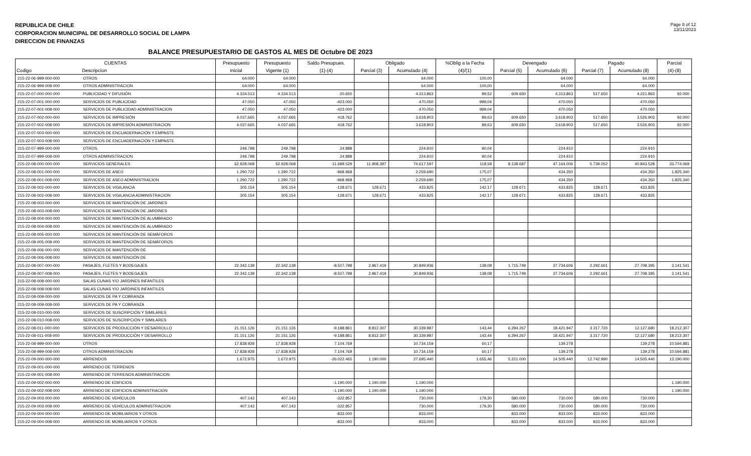REPUBLICA DE CHILE
CORPORACION MUNICIPAL DE DESARROLLO SOCIAL DE LAMPA
DIRECCION DE FINANZAS
Page 8 of 12
13/11/2023
BALANCE PRESUPUESTARIO DE GASTOS AL MES DE Octubre DE 2023
| CUENTAS | | Presupuesto | Presupuesto | Saldo Presupues. | Obligado | | %Oblig a la Fecha | Devengado | | Pagado | | Parcial |
| --- | --- | --- | --- | --- | --- | --- | --- | --- | --- | --- | --- | --- |
| Codigo | Descripcion | Inicial | Vigente (1) | (1)-(4) | Parcial (3) | Acumulado (4) | (4)/(1) | Parcial (5) | Acumulado (6) | Parcial (7) | Acumulado (8) | (4)-(8) |
| 215-22-06-999-000-000 | OTROS | 64.000 | 64.000 | | | 64.000 | 100,00 | | 64.000 | | 64.000 | |
| 215-22-06-999-008-000 | OTROS ADMINISTRACION | 64.000 | 64.000 | | | 64.000 | 100,00 | | 64.000 | | 64.000 | |
| 215-22-07-000-000-000 | PUBLICIDAD Y DIFUSIÓN | 4.334.513 | 4.334.513 | 20.650 | | 4.313.863 | 99,52 | 609.650 | 4.313.863 | 517.650 | 4.221.863 | 92.000 |
| 215-22-07-001-000-000 | SERVICIOS DE PUBLICIDAD | 47.050 | 47.050 | -423.000 | | 470.050 | 999,04 | | 470.050 | | 470.050 | |
| 215-22-07-001-008-000 | SERVICIOS DE PUBLICIDAD ADMINISTRACION | 47.050 | 47.050 | -423.000 | | 470.050 | 999,04 | | 470.050 | | 470.050 | |
| 215-22-07-002-000-000 | SERVICIOS DE IMPRESIÓN | 4.037.665 | 4.037.665 | 418.762 | | 3.618.903 | 89,63 | 609.650 | 3.618.903 | 517.650 | 3.526.903 | 92.000 |
| 215-22-07-002-008-000 | SERVICIOS DE IMPRESIÓN ADMINISTRACION | 4.037.665 | 4.037.665 | 418.762 | | 3.618.903 | 89,63 | 609.650 | 3.618.903 | 517.650 | 3.526.903 | 92.000 |
| 215-22-07-003-000-000 | SERVICIOS DE ENCUADERNACIÓN Y EMPASTE | | | | | | | | | | | |
| 215-22-07-003-008-000 | SERVICIOS DE ENCUADERNACIÓN Y EMPASTE | | | | | | | | | | | |
| 215-22-07-999-000-000 | OTROS | 249.798 | 249.798 | 24.888 | | 224.910 | 90,04 | | 224.910 | | 224.910 | |
| 215-22-07-999-008-000 | OTROS ADMINISTRACION | 249.798 | 249.798 | 24.888 | | 224.910 | 90,04 | | 224.910 | | 224.910 | |
| 215-22-08-000-000-000 | SERVICIOS GENERALES | 62.928.068 | 62.928.068 | -11.689.529 | 11.908.397 | 74.617.597 | 118,58 | 8.138.687 | 47.164.006 | 5.739.052 | 40.843.528 | 33.774.069 |
| 215-22-08-001-000-000 | SERVICIOS DE ASEO | 1.290.722 | 1.290.722 | -968.968 | | 2.259.690 | 175,07 | | 434.350 | | 434.350 | 1.825.340 |
| 215-22-08-001-008-000 | SERVICIOS DE ASEO ADMINISTRACION | 1.290.722 | 1.290.722 | -968.968 | | 2.259.690 | 175,07 | | 434.350 | | 434.350 | 1.825.340 |
| 215-22-08-002-000-000 | SERVICIOS DE VIGILANCIA | 305.154 | 305.154 | -128.671 | 128.671 | 433.825 | 142,17 | 128.671 | 433.825 | 128.671 | 433.825 | |
| 215-22-08-002-008-000 | SERVICIOS DE VIGILANCIA ADMINISTRACION | 305.154 | 305.154 | -128.671 | 128.671 | 433.825 | 142,17 | 128.671 | 433.825 | 128.671 | 433.825 | |
| 215-22-08-003-000-000 | SERVICIOS DE MANTENCIÓN DE JARDINES | | | | | | | | | | | |
| 215-22-08-003-008-000 | SERVICIOS DE MANTENCIÓN DE JARDINES | | | | | | | | | | | |
| 215-22-08-004-000-000 | SERVICIOS DE MANTENCIÓN DE ALUMBRADO | | | | | | | | | | | |
| 215-22-08-004-008-000 | SERVICIOS DE MANTENCIÓN DE ALUMBRADO | | | | | | | | | | | |
| 215-22-08-005-000-000 | SERVICIOS DE MANTENCIÓN DE SEMÁFOROS | | | | | | | | | | | |
| 215-22-08-005-008-000 | SERVICIOS DE MANTENCIÓN DE SEMÁFOROS | | | | | | | | | | | |
| 215-22-08-006-000-000 | SERVICIOS DE MANTENCIÓN DE | | | | | | | | | | | |
| 215-22-08-006-008-000 | SERVICIOS DE MANTENCIÓN DE | | | | | | | | | | | |
| 215-22-08-007-000-000 | PASAJES, FLETES Y BODEGAJES | 22.342.138 | 22.342.138 | -8.507.798 | 2.967.419 | 30.849.936 | 138,08 | 1.715.749 | 27.734.606 | 2.292.661 | 27.708.395 | 3.141.541 |
| 215-22-08-007-008-000 | PASAJES, FLETES Y BODEGAJES | 22.342.138 | 22.342.138 | -8.507.798 | 2.967.419 | 30.849.936 | 138,08 | 1.715.749 | 27.734.606 | 2.292.661 | 27.708.395 | 3.141.541 |
| 215-22-08-008-000-000 | SALAS CUNAS Y/O JARDINES INFANTILES | | | | | | | | | | | |
| 215-22-08-008-008-000 | SALAS CUNAS Y/O JARDINES INFANTILES | | | | | | | | | | | |
| 215-22-08-009-000-000 | SERVICIOS DE PA Y COBRANZA | | | | | | | | | | | |
| 215-22-08-009-008-000 | SERVICIOS DE PA Y COBRANZA | | | | | | | | | | | |
| 215-22-08-010-000-000 | SERVICIOS DE SUSCRIPCIÓN Y SIMILARES | | | | | | | | | | | |
| 215-22-08-010-008-000 | SERVICIOS DE SUSCRIPCIÓN Y SIMILARES | | | | | | | | | | | |
| 215-22-08-011-000-000 | SERVICIOS DE PRODUCCIÓN Y DESARROLLO | 21.151.126 | 21.151.126 | -9.188.861 | 8.812.307 | 30.339.987 | 143,44 | 6.294.267 | 18.421.947 | 3.317.720 | 12.127.680 | 18.212.307 |
| 215-22-08-011-008-000 | SERVICIOS DE PRODUCCIÓN Y DESARROLLO | 21.151.126 | 21.151.126 | -9.188.861 | 8.812.307 | 30.339.987 | 143,44 | 6.294.267 | 18.421.947 | 3.317.720 | 12.127.680 | 18.212.307 |
| 215-22-08-999-000-000 | OTROS | 17.838.928 | 17.838.928 | 7.104.769 | | 10.734.159 | 60,17 | | 139.278 | | 139.278 | 10.594.881 |
| 215-22-08-999-008-000 | OTROS ADMINISTRACION | 17.838.928 | 17.838.928 | 7.104.769 | | 10.734.159 | 60,17 | | 139.278 | | 139.278 | 10.594.881 |
| 215-22-09-000-000-000 | ARRIENDOS | 1.672.975 | 1.672.975 | -26.022.465 | 1.190.000 | 27.695.440 | 1.655,46 | 5.221.000 | 14.505.440 | 12.742.990 | 14.505.440 | 13.190.000 |
| 215-22-09-001-000-000 | ARRIENDO DE TERRENOS | | | | | | | | | | | |
| 215-22-09-001-008-000 | ARRIENDO DE TERRENOS ADMINISTRACION | | | | | | | | | | | |
| 215-22-09-002-000-000 | ARRIENDO DE EDIFICIOS | | | -1.190.000 | 1.190.000 | 1.190.000 | | | | | | 1.190.000 |
| 215-22-09-002-008-000 | ARRIENDO DE EDIFICIOS ADMINISTRACION | | | -1.190.000 | 1.190.000 | 1.190.000 | | | | | | 1.190.000 |
| 215-22-09-003-000-000 | ARRIENDO DE VEHÍCULOS | 407.143 | 407.143 | -322.857 | | 730.000 | 179,30 | 580.000 | 730.000 | 580.000 | 730.000 | |
| 215-22-09-003-008-000 | ARRIENDO DE VEHÍCULOS ADMINISTRACION | 407.143 | 407.143 | -322.857 | | 730.000 | 179,30 | 580.000 | 730.000 | 580.000 | 730.000 | |
| 215-22-09-004-000-000 | ARRIENDO DE MOBILIARIOS Y OTROS | | | -833.000 | | 833.000 | | 833.000 | 833.000 | 833.000 | 833.000 | |
| 215-22-09-004-008-000 | ARRIENDO DE MOBILIARIOS Y OTROS | | | -833.000 | | 833.000 | | 833.000 | 833.000 | 833.000 | 833.000 | |